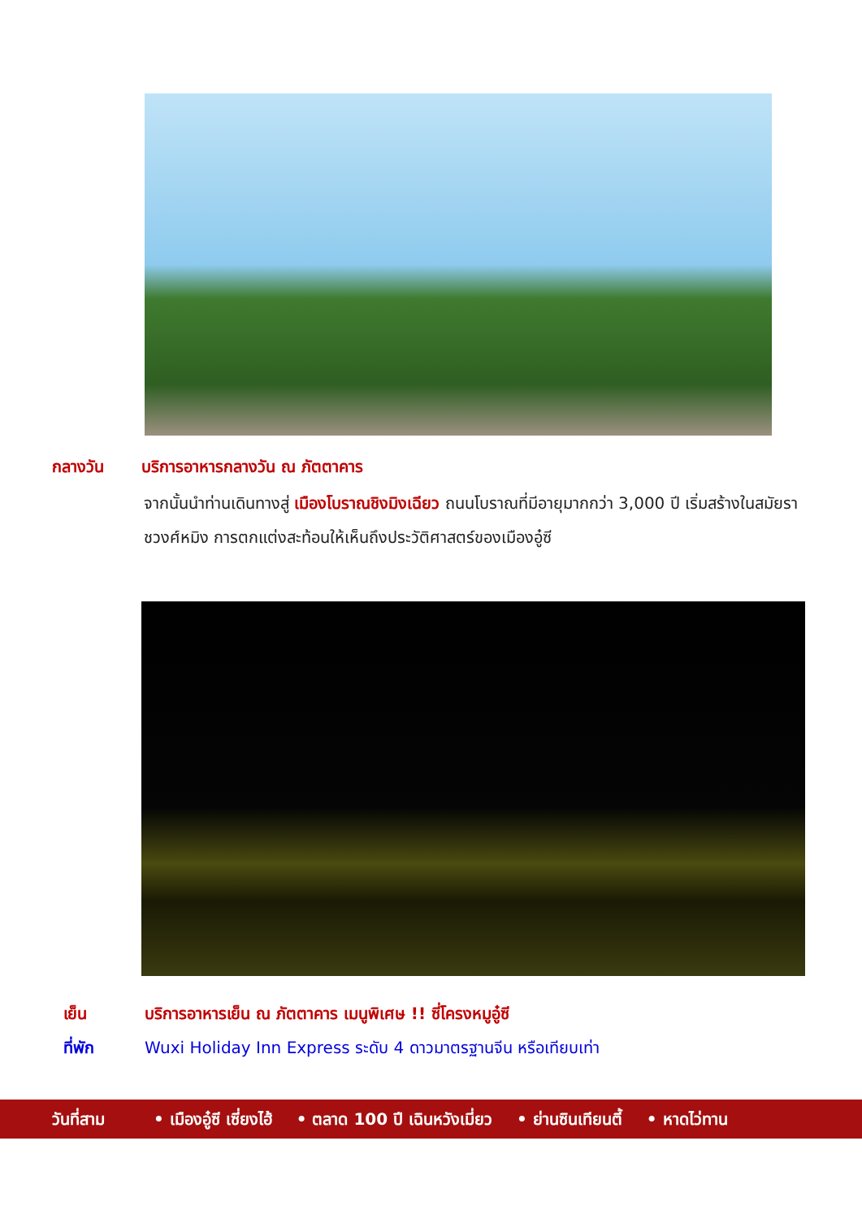กลางวัน บริการอาหารกลางวัน ณ ภัตตาคาร
จากนั้นนำท่านเดินทางสู่ เมืองโบราณชิงมิงเฉียว ถนนโบราณที่มีอายุมากกว่า 3,000 ปี เริ่มสร้างในสมัยราชวงศ์หมิง การตกแต่งสะท้อนให้เห็นถึงประวัติศาสตร์ของเมืองอู๋ซี
เย็น บริการอาหารเย็น ณ ภัตตาคาร เมนูพิเศษ !! ซี่โครงหมูอู๋ซี
ที่พัก Wuxi Holiday Inn Express ระดับ 4 ดาวมาตรฐานจีน หรือเทียบเท่า
วันที่สาม • เมืองอู๋ซี เซี่ยงไฮ้ • ตลาด 100 ปี เฉินหวังเมี่ยว • ย่านซินเทียนตี้ • หาดไว่ทาน